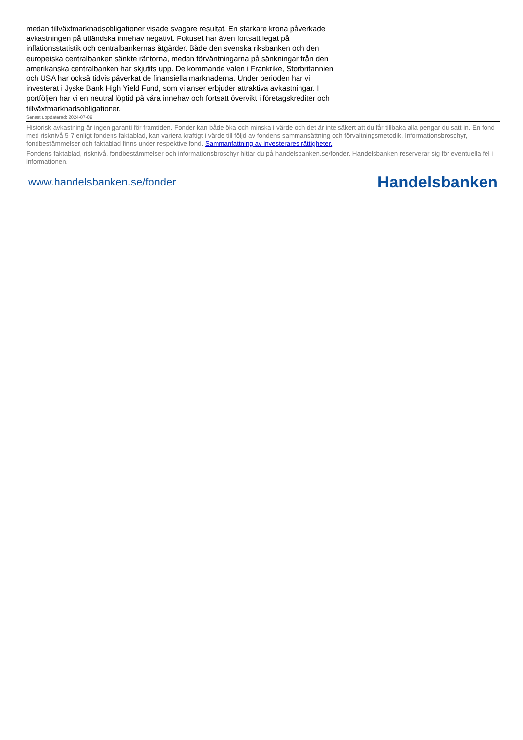medan tillväxtmarknadsobligationer visade svagare resultat. En starkare krona påverkade avkastningen på utländska innehav negativt. Fokuset har även fortsatt legat på inflationsstatistik och centralbankernas åtgärder. Både den svenska riksbanken och den europeiska centralbanken sänkte räntorna, medan förväntningarna på sänkningar från den amerikanska centralbanken har skjutits upp. De kommande valen i Frankrike, Storbritannien och USA har också tidvis påverkat de finansiella marknaderna. Under perioden har vi investerat i Jyske Bank High Yield Fund, som vi anser erbjuder attraktiva avkastningar. I portföljen har vi en neutral löptid på våra innehav och fortsatt övervikt i företagskrediter och tillväxtmarknadsobligationer.
Senast uppdaterad: 2024-07-09
Historisk avkastning är ingen garanti för framtiden. Fonder kan både öka och minska i värde och det är inte säkert att du får tillbaka alla pengar du satt in. En fond med risknivå 5-7 enligt fondens faktablad, kan variera kraftigt i värde till följd av fondens sammansättning och förvaltningsmetodik. Informationsbroschyr, fondbestämmelser och faktablad finns under respektive fond. Sammanfattning av investerares rättigheter.
Fondens faktablad, risknivå, fondbestämmelser och informationsbroschyr hittar du på handelsbanken.se/fonder. Handelsbanken reserverar sig för eventuella fel i informationen.
www.handelsbanken.se/fonder Handelsbanken